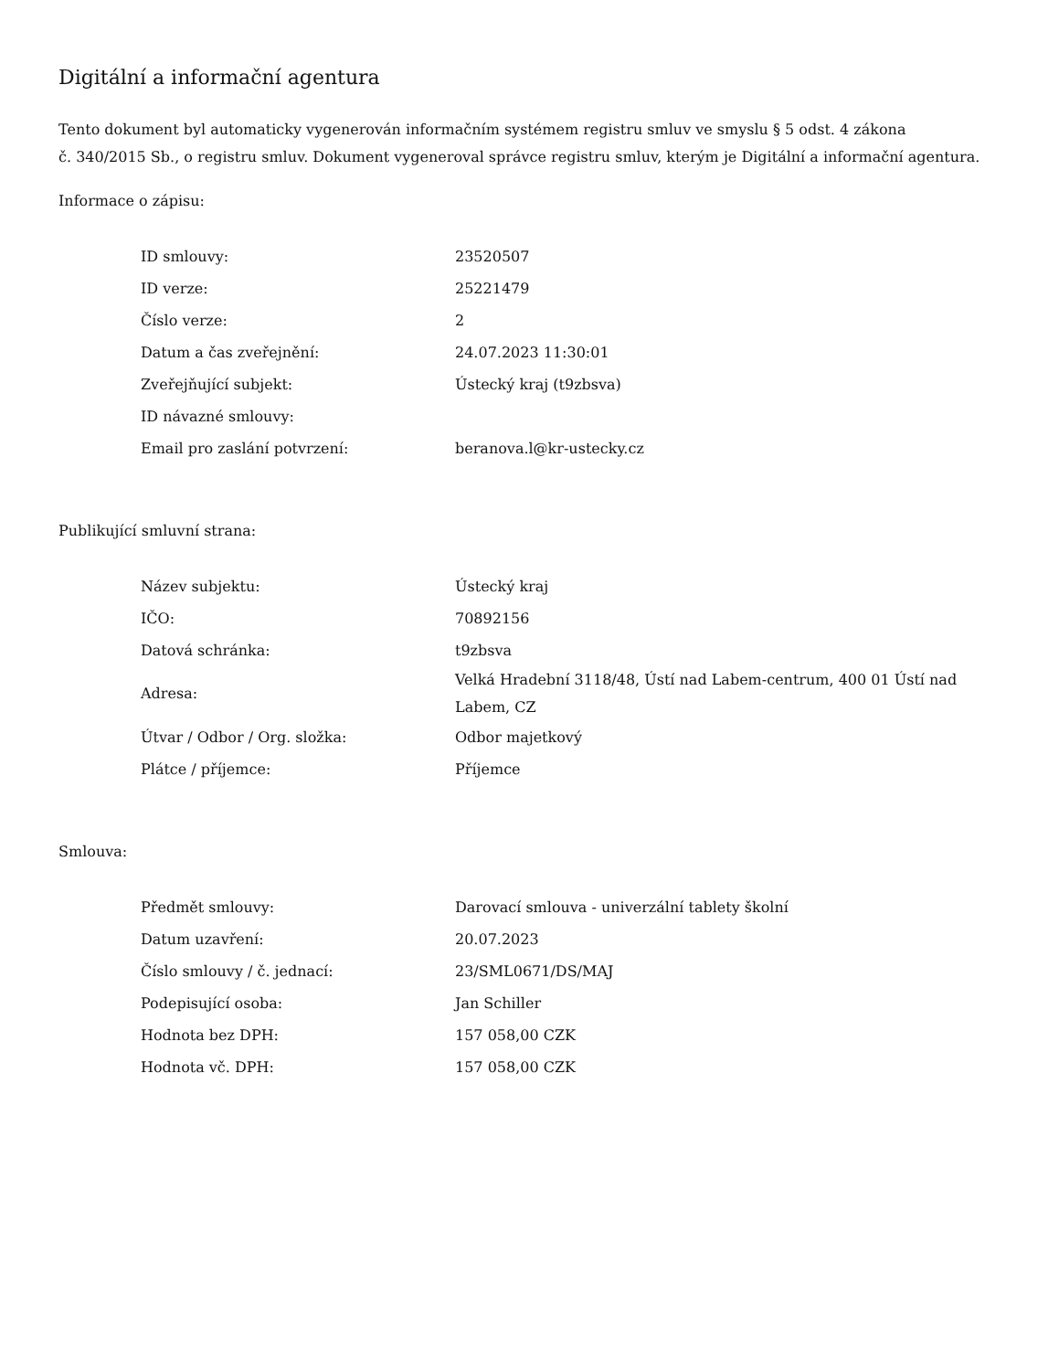Digitální a informační agentura
Tento dokument byl automaticky vygenerován informačním systémem registru smluv ve smyslu § 5 odst. 4 zákona
č. 340/2015 Sb., o registru smluv. Dokument vygeneroval správce registru smluv, kterým je Digitální a informační agentura.
Informace o zápisu:
| ID smlouvy: | 23520507 |
| ID verze: | 25221479 |
| Číslo verze: | 2 |
| Datum a čas zveřejnění: | 24.07.2023 11:30:01 |
| Zveřejňující subjekt: | Ústecký kraj (t9zbsva) |
| ID návazné smlouvy: | |
| Email pro zaslání potvrzení: | beranova.l@kr-ustecky.cz |
Publikující smluvní strana:
| Název subjektu: | Ústecký kraj |
| IČO: | 70892156 |
| Datová schránka: | t9zbsva |
| Adresa: | Velká Hradební 3118/48, Ústí nad Labem-centrum, 400 01 Ústí nad Labem, CZ |
| Útvar / Odbor / Org. složka: | Odbor majetkový |
| Plátce / příjemce: | Příjemce |
Smlouva:
| Předmět smlouvy: | Darovací smlouva - univerzální tablety školní |
| Datum uzavření: | 20.07.2023 |
| Číslo smlouvy / č. jednací: | 23/SML0671/DS/MAJ |
| Podepisující osoba: | Jan Schiller |
| Hodnota bez DPH: | 157 058,00 CZK |
| Hodnota vč. DPH: | 157 058,00 CZK |